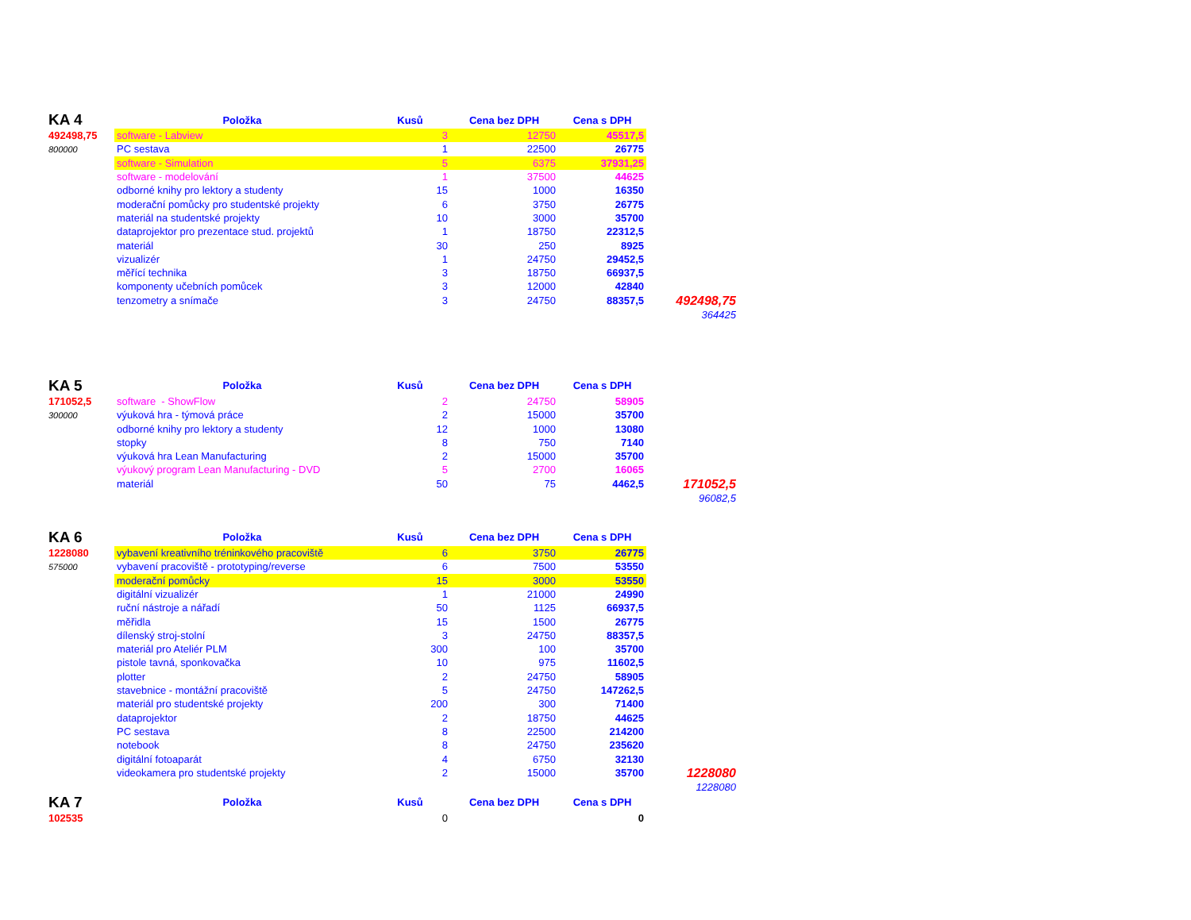| KA 4 | Položka | Kusů | Cena bez DPH | Cena s DPH | |
| 492498,75 | software - Labview | 3 | 12750 | 45517,5 | |
| 800000 | PC sestava | 1 | 22500 | 26775 | |
| | software - Simulation | 5 | 6375 | 37931,25 | |
| | software - modelování | 1 | 37500 | 44625 | |
| | odborné knihy pro lektory a studenty | 15 | 1000 | 16350 | |
| | moderační pomůcky pro studentské projekty | 6 | 3750 | 26775 | |
| | materiál na studentské projekty | 10 | 3000 | 35700 | |
| | dataprojektor pro prezentace stud. projektů | 1 | 18750 | 22312,5 | |
| | materiál | 30 | 250 | 8925 | |
| | vizualizér | 1 | 24750 | 29452,5 | |
| | měřící technika | 3 | 18750 | 66937,5 | |
| | komponenty učebních pomůcek | 3 | 12000 | 42840 | |
| | tenzometry a snímače | 3 | 24750 | 88357,5 | 492498,75 |
| | | | | | 364425 |
| KA 5 | Položka | Kusů | Cena bez DPH | Cena s DPH | |
| 171052,5 | software - ShowFlow | 2 | 24750 | 58905 | |
| 300000 | výuková hra - týmová práce | 2 | 15000 | 35700 | |
| | odborné knihy pro lektory a studenty | 12 | 1000 | 13080 | |
| | stopky | 8 | 750 | 7140 | |
| | výuková hra Lean Manufacturing | 2 | 15000 | 35700 | |
| | výukový program Lean Manufacturing - DVD | 5 | 2700 | 16065 | |
| | materiál | 50 | 75 | 4462,5 | 171052,5 |
| | | | | | 96082,5 |
| KA 6 | Položka | Kusů | Cena bez DPH | Cena s DPH | |
| 1228080 | vybavení kreativního tréninkového pracoviště | 6 | 3750 | 26775 | |
| 575000 | vybavení pracoviště - prototyping/reverse | 6 | 7500 | 53550 | |
| | moderační pomůcky | 15 | 3000 | 53550 | |
| | digitální vizualizér | 1 | 21000 | 24990 | |
| | ruční nástroje a nářadí | 50 | 1125 | 66937,5 | |
| | měřidla | 15 | 1500 | 26775 | |
| | dílenský stroj-stolní | 3 | 24750 | 88357,5 | |
| | materiál pro Ateliér PLM | 300 | 100 | 35700 | |
| | pistole tavná, sponkovačka | 10 | 975 | 11602,5 | |
| | plotter | 2 | 24750 | 58905 | |
| | stavebnice - montážní pracoviště | 5 | 24750 | 147262,5 | |
| | materiál pro studentské projekty | 200 | 300 | 71400 | |
| | dataprojektor | 2 | 18750 | 44625 | |
| | PC sestava | 8 | 22500 | 214200 | |
| | notebook | 8 | 24750 | 235620 | |
| | digitální fotoaparát | 4 | 6750 | 32130 | |
| | videokamera pro studentské projekty | 2 | 15000 | 35700 | 1228080 |
| | | | | | 1228080 |
| KA 7 | Položka | Kusů | Cena bez DPH | Cena s DPH | |
| 102535 | | 0 | | 0 | |